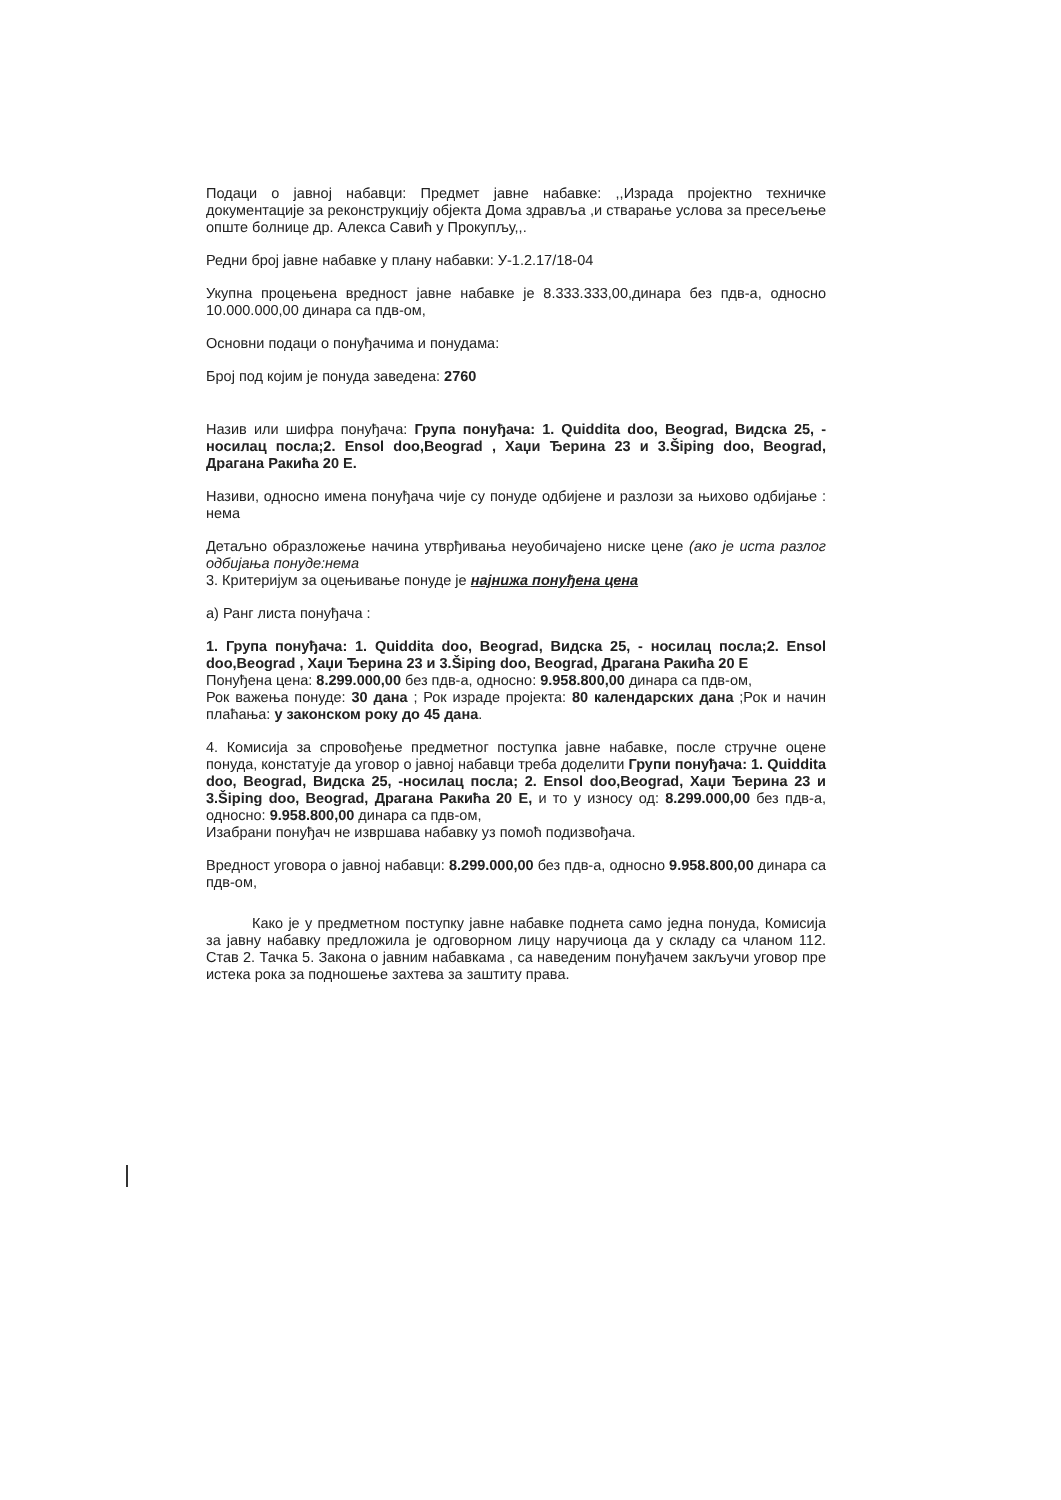Подаци о јавној набавци: Предмет јавне набавке: ,,Израда пројектно техничке документације за реконструкцију објекта Дома здравља ,и стварање услова за пресељење опште болнице др. Алекса Савић у Прокупљу,,.
Редни број јавне набавке у плану набавки: У-1.2.17/18-04
Укупна процењена вредност јавне набавке је 8.333.333,00,динара без пдв-а, односно 10.000.000,00 динара са пдв-ом,
Основни подаци о понуђачима и понудама:
Број под којим је понуда заведена: 2760
Назив или шифра понуђача: Група понуђача: 1. Quiddita doo, Beograd, Видска 25, - носилац посла;2. Ensol doo,Beograd , Хаџи Ђерина 23 и 3.Šiping doo, Beograd, Драгана Ракића 20 Е.
Називи, односно имена понуђача чије су понуде одбијене и разлози за њихово одбијање : нема
Детаљно образложење начина утврђивања неуобичајено ниске цене (ако је иста разлог одбијања понуде:нема
3. Критеријум за оцењивање понуде је најнижа понуђена цена
а) Ранг листа понуђача :
1. Група понуђача: 1. Quiddita doo, Beograd, Видска 25, - носилац посла;2. Ensol doo,Beograd , Хаџи Ђерина 23 и 3.Šiping doo, Beograd, Драгана Ракића 20 Е
Понуђена цена: 8.299.000,00 без пдв-а, односно: 9.958.800,00 динара са пдв-ом,
Рок важења понуде: 30 дана ; Рок израде пројекта: 80 календарских дана ;Рок и начин плаћања: у законском року до 45 дана.
4. Комисија за спровођење предметног поступка јавне набавке, после стручне оцене понуда, констатује да уговор о јавној набавци треба доделити Групи понуђача: 1. Quiddita doo, Beograd, Видска 25, -носилац посла; 2. Ensol doo,Beograd, Хаџи Ђерина 23 и 3.Šiping doo, Beograd, Драгана Ракића 20 Е, и то у износу од: 8.299.000,00 без пдв-а, односно: 9.958.800,00 динара са пдв-ом,
Изабрани понуђач не извршава набавку уз помоћ подизвођача.
Вредност уговора о јавној набавци: 8.299.000,00 без пдв-а, односно 9.958.800,00 динара са пдв-ом,
Како је у предметном поступку јавне набавке поднета само једна понуда, Комисија за јавну набавку предложила је одговорном лицу наручиоца да у складу са чланом 112. Став 2. Тачка 5. Закона о јавним набавкама , са наведеним понуђачем закључи уговор пре истека рока за подношење захтева за заштиту права.